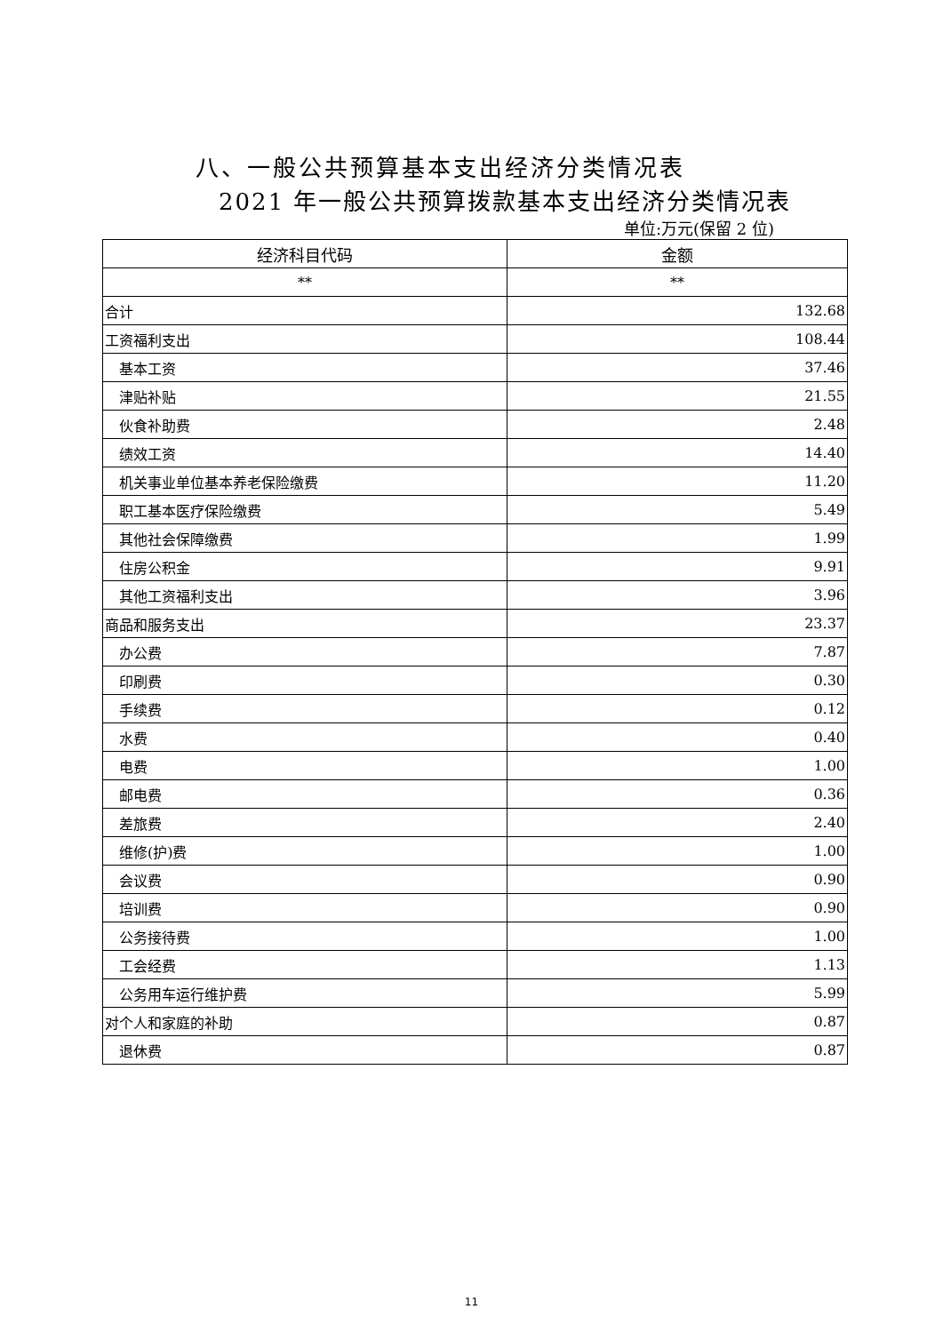八、一般公共预算基本支出经济分类情况表
2021 年一般公共预算拨款基本支出经济分类情况表
单位:万元(保留 2 位)
| 经济科目代码 | 金额 |
| --- | --- |
| ** | ** |
| 合计 | 132.68 |
| 工资福利支出 | 108.44 |
| 基本工资 | 37.46 |
| 津贴补贴 | 21.55 |
| 伙食补助费 | 2.48 |
| 绩效工资 | 14.40 |
| 机关事业单位基本养老保险缴费 | 11.20 |
| 职工基本医疗保险缴费 | 5.49 |
| 其他社会保障缴费 | 1.99 |
| 住房公积金 | 9.91 |
| 其他工资福利支出 | 3.96 |
| 商品和服务支出 | 23.37 |
| 办公费 | 7.87 |
| 印刷费 | 0.30 |
| 手续费 | 0.12 |
| 水费 | 0.40 |
| 电费 | 1.00 |
| 邮电费 | 0.36 |
| 差旅费 | 2.40 |
| 维修(护)费 | 1.00 |
| 会议费 | 0.90 |
| 培训费 | 0.90 |
| 公务接待费 | 1.00 |
| 工会经费 | 1.13 |
| 公务用车运行维护费 | 5.99 |
| 对个人和家庭的补助 | 0.87 |
| 退休费 | 0.87 |
11